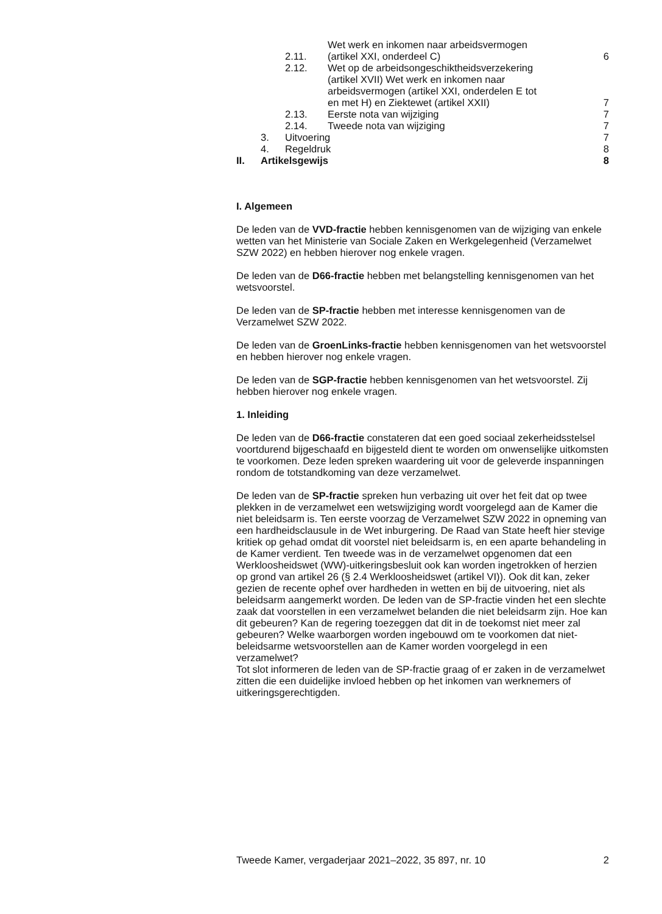| | 2.11. | Wet werk en inkomen naar arbeidsvermogen (artikel XXI, onderdeel C) | 6 |
| | 2.12. | Wet op de arbeidsongeschiktheidsverzekering (artikel XVII) Wet werk en inkomen naar arbeidsvermogen (artikel XXI, onderdelen E tot en met H) en Ziektewet (artikel XXII) | 7 |
| | 2.13. | Eerste nota van wijziging | 7 |
| | 2.14. | Tweede nota van wijziging | 7 |
| 3. Uitvoering 7 | | | |
| 4. Regeldruk 8 | | | |
| II. Artikelsgewijs 8 | | | |
I. Algemeen
De leden van de VVD-fractie hebben kennisgenomen van de wijziging van enkele wetten van het Ministerie van Sociale Zaken en Werkgelegenheid (Verzamelwet SZW 2022) en hebben hierover nog enkele vragen.
De leden van de D66-fractie hebben met belangstelling kennisgenomen van het wetsvoorstel.
De leden van de SP-fractie hebben met interesse kennisgenomen van de Verzamelwet SZW 2022.
De leden van de GroenLinks-fractie hebben kennisgenomen van het wetsvoorstel en hebben hierover nog enkele vragen.
De leden van de SGP-fractie hebben kennisgenomen van het wetsvoorstel. Zij hebben hierover nog enkele vragen.
1. Inleiding
De leden van de D66-fractie constateren dat een goed sociaal zekerheidsstelsel voortdurend bijgeschaafd en bijgesteld dient te worden om onwenselijke uitkomsten te voorkomen. Deze leden spreken waardering uit voor de geleverde inspanningen rondom de totstandkoming van deze verzamelwet.
De leden van de SP-fractie spreken hun verbazing uit over het feit dat op twee plekken in de verzamelwet een wetswijziging wordt voorgelegd aan de Kamer die niet beleidsarm is. Ten eerste voorzag de Verzamelwet SZW 2022 in opneming van een hardheidsclausule in de Wet inburgering. De Raad van State heeft hier stevige kritiek op gehad omdat dit voorstel niet beleidsarm is, en een aparte behandeling in de Kamer verdient. Ten tweede was in de verzamelwet opgenomen dat een Werkloosheidswet (WW)-uitkeringsbesluit ook kan worden ingetrokken of herzien op grond van artikel 26 (§ 2.4 Werkloosheidswet (artikel VI)). Ook dit kan, zeker gezien de recente ophef over hardheden in wetten en bij de uitvoering, niet als beleidsarm aangemerkt worden. De leden van de SP-fractie vinden het een slechte zaak dat voorstellen in een verzamelwet belanden die niet beleidsarm zijn. Hoe kan dit gebeuren? Kan de regering toezeggen dat dit in de toekomst niet meer zal gebeuren? Welke waarborgen worden ingebouwd om te voorkomen dat niet-beleidsarme wetsvoorstellen aan de Kamer worden voorgelegd in een verzamelwet?
Tot slot informeren de leden van de SP-fractie graag of er zaken in de verzamelwet zitten die een duidelijke invloed hebben op het inkomen van werknemers of uitkeringsgerechtigden.
Tweede Kamer, vergaderjaar 2021–2022, 35 897, nr. 10 2